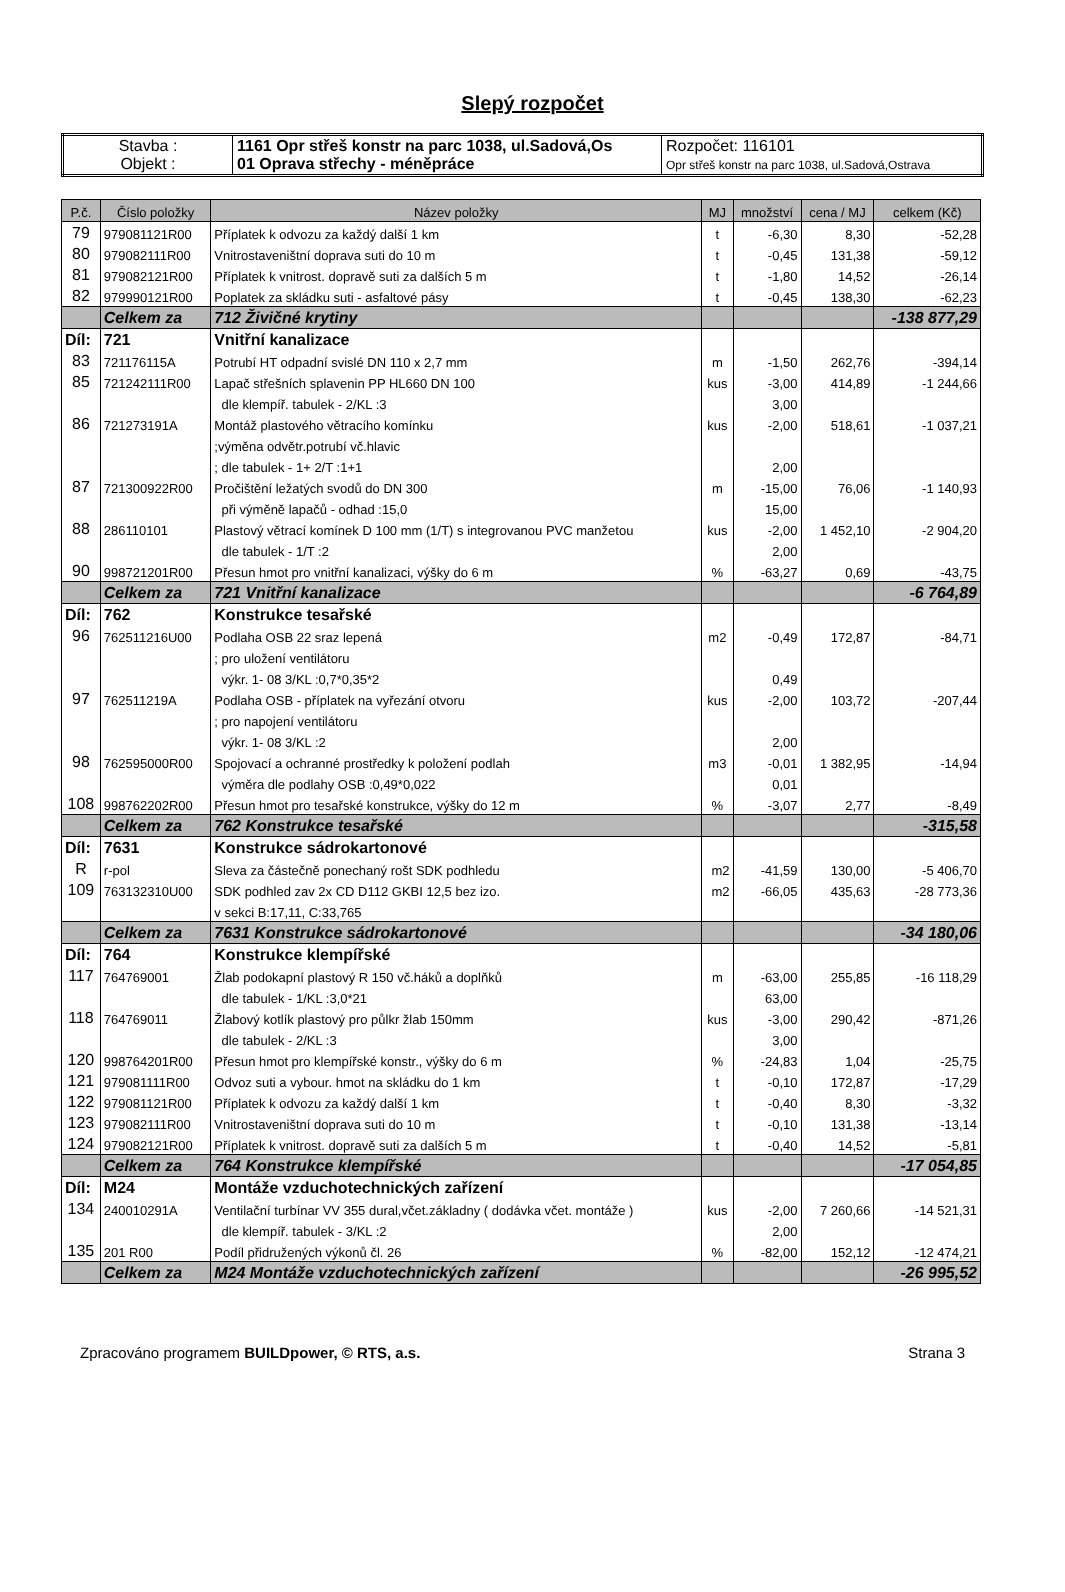Slepý rozpočet
| Stavba : Objekt : | 1161 Opr střeš konstr na parc 1038, ul.Sadová,Os 01 Oprava střechy - méněpráce | Rozpočet: 116101 Opr střeš konstr na parc 1038, ul.Sadová,Ostrava |
| P.č. | Číslo položky | Název položky | MJ | množství | cena / MJ | celkem (Kč) |
| --- | --- | --- | --- | --- | --- | --- |
| 79 | 979081121R00 | Příplatek k odvozu za každý další 1 km | t | -6,30 | 8,30 | -52,28 |
| 80 | 979082111R00 | Vnitrostaveništní doprava suti do 10 m | t | -0,45 | 131,38 | -59,12 |
| 81 | 979082121R00 | Příplatek k vnitrost. dopravě suti za dalších 5 m | t | -1,80 | 14,52 | -26,14 |
| 82 | 979990121R00 | Poplatek za skládku suti - asfaltové pásy | t | -0,45 | 138,30 | -62,23 |
| | Celkem za | 712 Živičné krytiny | | | | -138 877,29 |
| Díl: | 721 | Vnitřní kanalizace | | | | |
| 83 | 721176115A | Potrubí HT odpadní svislé DN 110 x 2,7 mm | m | -1,50 | 262,76 | -394,14 |
| 85 | 721242111R00 | Lapač střešních splavenin PP HL660 DN 100 | kus | -3,00 | 414,89 | -1 244,66 |
| | | dle klempíř. tabulek - 2/KL :3 | | 3,00 | | |
| 86 | 721273191A | Montáž plastového větracího komínku | kus | -2,00 | 518,61 | -1 037,21 |
| | | ;výměna odvětr.potrubí vč.hlavic | | | | |
| | | ; dle tabulek - 1+ 2/T :1+1 | | 2,00 | | |
| 87 | 721300922R00 | Pročištění ležatých svodů do DN 300 | m | -15,00 | 76,06 | -1 140,93 |
| | | při výměně lapačů - odhad :15,0 | | 15,00 | | |
| 88 | 286110101 | Plastový větrací komínek D 100 mm (1/T) s integrovanou PVC manžetou | kus | -2,00 | 1 452,10 | -2 904,20 |
| | | dle tabulek - 1/T :2 | | 2,00 | | |
| 90 | 998721201R00 | Přesun hmot pro vnitřní kanalizaci, výšky do 6 m | % | -63,27 | 0,69 | -43,75 |
| | Celkem za | 721 Vnitřní kanalizace | | | | -6 764,89 |
| Díl: | 762 | Konstrukce tesařské | | | | |
| 96 | 762511216U00 | Podlaha OSB 22 sraz lepená | m2 | -0,49 | 172,87 | -84,71 |
| | | ; pro uložení ventilátoru | | | | |
| | | výkr. 1- 08 3/KL :0,7*0,35*2 | | 0,49 | | |
| 97 | 762511219A | Podlaha OSB - příplatek na vyřezání otvoru | kus | -2,00 | 103,72 | -207,44 |
| | | ; pro napojení ventilátoru | | | | |
| | | výkr. 1- 08 3/KL :2 | | 2,00 | | |
| 98 | 762595000R00 | Spojovací a ochranné prostředky k položení podlah | m3 | -0,01 | 1 382,95 | -14,94 |
| | | výměra dle podlahy OSB :0,49*0,022 | | 0,01 | | |
| 108 | 998762202R00 | Přesun hmot pro tesařské konstrukce, výšky do 12 m | % | -3,07 | 2,77 | -8,49 |
| | Celkem za | 762 Konstrukce tesařské | | | | -315,58 |
| Díl: | 7631 | Konstrukce sádrokartonové | | | | |
| R | r-pol | Sleva za částečně ponechaný rošt SDK podhledu | m2 | -41,59 | 130,00 | -5 406,70 |
| 109 | 763132310U00 | SDK podhled zav 2x CD D112 GKBI 12,5 bez izo. | m2 | -66,05 | 435,63 | -28 773,36 |
| | | v sekci B:17,11, C:33,765 | | | | |
| | Celkem za | 7631 Konstrukce sádrokartonové | | | | -34 180,06 |
| Díl: | 764 | Konstrukce klempířské | | | | |
| 117 | 764769001 | Žlab podokapní plastový R 150 vč.háků a doplňků | m | -63,00 | 255,85 | -16 118,29 |
| | | dle tabulek - 1/KL :3,0*21 | | 63,00 | | |
| 118 | 764769011 | Žlabový kotlík plastový pro půlkr žlab 150mm | kus | -3,00 | 290,42 | -871,26 |
| | | dle tabulek - 2/KL :3 | | 3,00 | | |
| 120 | 998764201R00 | Přesun hmot pro klempířské konstr., výšky do 6 m | % | -24,83 | 1,04 | -25,75 |
| 121 | 979081111R00 | Odvoz suti a vybour. hmot na skládku do 1 km | t | -0,10 | 172,87 | -17,29 |
| 122 | 979081121R00 | Příplatek k odvozu za každý další 1 km | t | -0,40 | 8,30 | -3,32 |
| 123 | 979082111R00 | Vnitrostaveništní doprava suti do 10 m | t | -0,10 | 131,38 | -13,14 |
| 124 | 979082121R00 | Příplatek k vnitrost. dopravě suti za dalších 5 m | t | -0,40 | 14,52 | -5,81 |
| | Celkem za | 764 Konstrukce klempířské | | | | -17 054,85 |
| Díl: | M24 | Montáže vzduchotechnických zařízení | | | | |
| 134 | 240010291A | Ventilační turbínar VV 355 dural,včet.základny ( dodávka včet. montáže ) | kus | -2,00 | 7 260,66 | -14 521,31 |
| | | dle klempíř. tabulek - 3/KL :2 | | 2,00 | | |
| 135 | 201 R00 | Podíl přidružených výkonů čl. 26 | % | -82,00 | 152,12 | -12 474,21 |
| | Celkem za | M24 Montáže vzduchotechnických zařízení | | | | -26 995,52 |
Zpracováno programem BUILDpower, © RTS, a.s. Strana 3